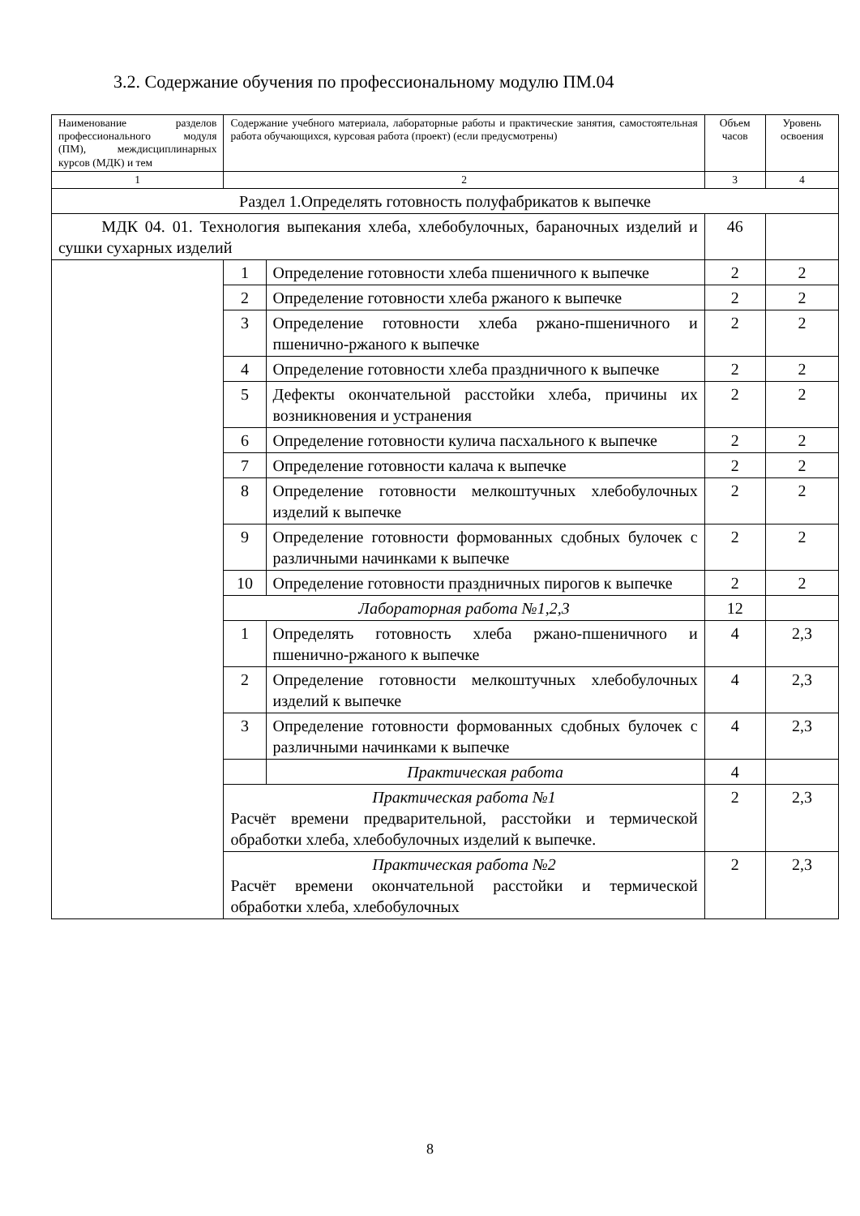3.2. Содержание обучения по профессиональному модулю ПМ.04
| Наименование разделов профессионального модуля (ПМ), междисциплинарных курсов (МДК) и тем | Содержание учебного материала, лабораторные работы и практические занятия, самостоятельная работа обучающихся, курсовая работа (проект) (если предусмотрены) | | Объем часов | Уровень освоения |
| 1 | 2 | | 3 | 4 |
| Раздел 1.Определять готовность полуфабрикатов к выпечке | | | | |
| МДК 04. 01. Технология выпекания хлеба, хлебобулочных, бараночных изделий и сушки сухарных изделий | | | 46 | |
| | 1 | Определение готовности хлеба пшеничного к выпечке | 2 | 2 |
| | 2 | Определение готовности хлеба ржаного к выпечке | 2 | 2 |
| | 3 | Определение готовности хлеба ржано-пшеничного и пшенично-ржаного к выпечке | 2 | 2 |
| | 4 | Определение готовности хлеба праздничного к выпечке | 2 | 2 |
| | 5 | Дефекты окончательной расстойки хлеба, причины их возникновения и устранения | 2 | 2 |
| | 6 | Определение готовности кулича пасхального к выпечке | 2 | 2 |
| | 7 | Определение готовности калача к выпечке | 2 | 2 |
| | 8 | Определение готовности мелкоштучных хлебобулочных изделий к выпечке | 2 | 2 |
| | 9 | Определение готовности формованных сдобных булочек с различными начинками к выпечке | 2 | 2 |
| | 10 | Определение готовности праздничных пирогов к выпечке | 2 | 2 |
| | Лабораторная работа №1,2,3 | | 12 | |
| | 1 | Определять готовность хлеба ржано-пшеничного и пшенично-ржаного к выпечке | 4 | 2,3 |
| | 2 | Определение готовности мелкоштучных хлебобулочных изделий к выпечке | 4 | 2,3 |
| | 3 | Определение готовности формованных сдобных булочек с различными начинками к выпечке | 4 | 2,3 |
| | | Практическая работа | 4 | |
| | Практическая работа №1 Расчёт времени предварительной, расстойки и термической обработки хлеба, хлебобулочных изделий к выпечке. | | 2 | 2,3 |
| | Практическая работа №2 Расчёт времени окончательной расстойки и термической обработки хлеба, хлебобулочных | | 2 | 2,3 |
8